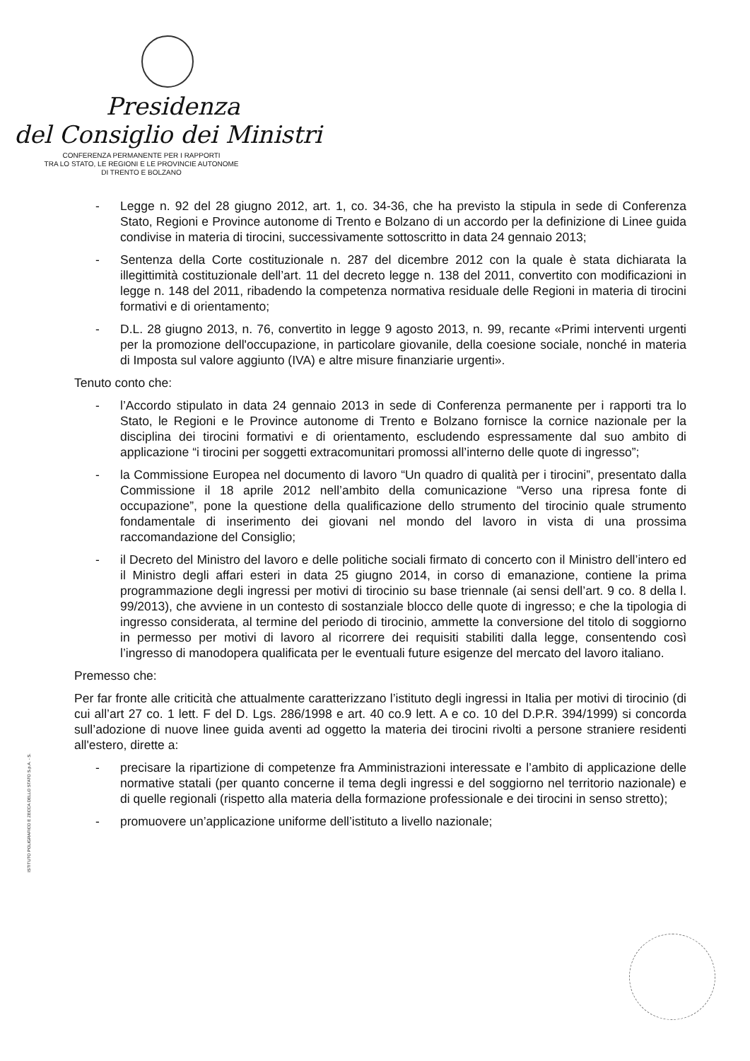Presidenza
del Consiglio dei Ministri
CONFERENZA PERMANENTE PER I RAPPORTI
TRA LO STATO, LE REGIONI E LE PROVINCIE AUTONOME
DI TRENTO E BOLZANO
- Legge n. 92 del 28 giugno 2012, art. 1, co. 34-36, che ha previsto la stipula in sede di Conferenza Stato, Regioni e Province autonome di Trento e Bolzano di un accordo per la definizione di Linee guida condivise in materia di tirocini, successivamente sottoscritto in data 24 gennaio 2013;
- Sentenza della Corte costituzionale n. 287 del dicembre 2012 con la quale è stata dichiarata la illegittimità costituzionale dell’art. 11 del decreto legge n. 138 del 2011, convertito con modificazioni in legge n. 148 del 2011, ribadendo la competenza normativa residuale delle Regioni in materia di tirocini formativi e di orientamento;
- D.L. 28 giugno 2013, n. 76, convertito in legge 9 agosto 2013, n. 99, recante «Primi interventi urgenti per la promozione dell'occupazione, in particolare giovanile, della coesione sociale, nonché in materia di Imposta sul valore aggiunto (IVA) e altre misure finanziarie urgenti».
Tenuto conto che:
- l’Accordo stipulato in data 24 gennaio 2013 in sede di Conferenza permanente per i rapporti tra lo Stato, le Regioni e le Province autonome di Trento e Bolzano fornisce la cornice nazionale per la disciplina dei tirocini formativi e di orientamento, escludendo espressamente dal suo ambito di applicazione “i tirocini per soggetti extracomunitari promossi all’interno delle quote di ingresso”;
- la Commissione Europea nel documento di lavoro “Un quadro di qualità per i tirocini”, presentato dalla Commissione il 18 aprile 2012 nell’ambito della comunicazione “Verso una ripresa fonte di occupazione”, pone la questione della qualificazione dello strumento del tirocinio quale strumento fondamentale di inserimento dei giovani nel mondo del lavoro in vista di una prossima raccomandazione del Consiglio;
- il Decreto del Ministro del lavoro e delle politiche sociali firmato di concerto con il Ministro dell’intero ed il Ministro degli affari esteri in data 25 giugno 2014, in corso di emanazione, contiene la prima programmazione degli ingressi per motivi di tirocinio su base triennale (ai sensi dell’art. 9 co. 8 della l. 99/2013), che avviene in un contesto di sostanziale blocco delle quote di ingresso; e che la tipologia di ingresso considerata, al termine del periodo di tirocinio, ammette la conversione del titolo di soggiorno in permesso per motivi di lavoro al ricorrere dei requisiti stabiliti dalla legge, consentendo così l’ingresso di manodopera qualificata per le eventuali future esigenze del mercato del lavoro italiano.
Premesso che:
Per far fronte alle criticità che attualmente caratterizzano l’istituto degli ingressi in Italia per motivi di tirocinio (di cui all’art 27 co. 1 lett. F del D. Lgs. 286/1998 e art. 40 co.9 lett. A e co. 10 del D.P.R. 394/1999) si concorda sull’adozione di nuove linee guida aventi ad oggetto la materia dei tirocini rivolti a persone straniere residenti all'estero, dirette a:
- precisare la ripartizione di competenze fra Amministrazioni interessate e l’ambito di applicazione delle normative statali (per quanto concerne il tema degli ingressi e del soggiorno nel territorio nazionale) e di quelle regionali (rispetto alla materia della formazione professionale e dei tirocini in senso stretto);
- promuovere un’applicazione uniforme dell’istituto a livello nazionale;
ISTITUTO POLIGRAFICO E ZECCA DELLO STATO S.p.A. - S.